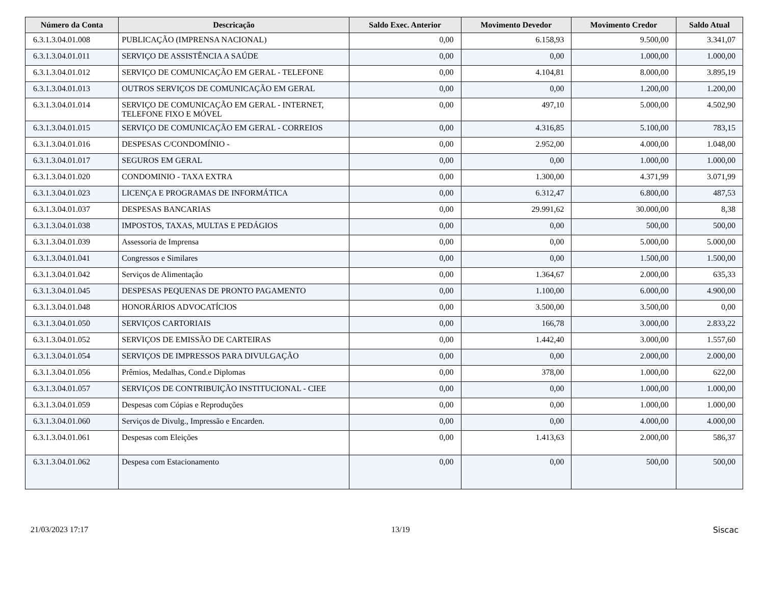| Número da Conta | Descricação | Saldo Exec. Anterior | Movimento Devedor | Movimento Credor | Saldo Atual |
| --- | --- | --- | --- | --- | --- |
| 6.3.1.3.04.01.008 | PUBLICAÇÃO (IMPRENSA NACIONAL) | 0,00 | 6.158,93 | 9.500,00 | 3.341,07 |
| 6.3.1.3.04.01.011 | SERVIÇO DE ASSISTÊNCIA A SAÚDE | 0,00 | 0,00 | 1.000,00 | 1.000,00 |
| 6.3.1.3.04.01.012 | SERVIÇO DE COMUNICAÇÃO EM GERAL - TELEFONE | 0,00 | 4.104,81 | 8.000,00 | 3.895,19 |
| 6.3.1.3.04.01.013 | OUTROS SERVIÇOS DE COMUNICAÇÃO EM GERAL | 0,00 | 0,00 | 1.200,00 | 1.200,00 |
| 6.3.1.3.04.01.014 | SERVIÇO DE COMUNICAÇÃO EM GERAL - INTERNET, TELEFONE FIXO E MÓVEL | 0,00 | 497,10 | 5.000,00 | 4.502,90 |
| 6.3.1.3.04.01.015 | SERVIÇO DE COMUNICAÇÃO EM GERAL - CORREIOS | 0,00 | 4.316,85 | 5.100,00 | 783,15 |
| 6.3.1.3.04.01.016 | DESPESAS C/CONDOMÍNIO - | 0,00 | 2.952,00 | 4.000,00 | 1.048,00 |
| 6.3.1.3.04.01.017 | SEGUROS EM GERAL | 0,00 | 0,00 | 1.000,00 | 1.000,00 |
| 6.3.1.3.04.01.020 | CONDOMINIO - TAXA EXTRA | 0,00 | 1.300,00 | 4.371,99 | 3.071,99 |
| 6.3.1.3.04.01.023 | LICENÇA E PROGRAMAS DE INFORMÁTICA | 0,00 | 6.312,47 | 6.800,00 | 487,53 |
| 6.3.1.3.04.01.037 | DESPESAS BANCARIAS | 0,00 | 29.991,62 | 30.000,00 | 8,38 |
| 6.3.1.3.04.01.038 | IMPOSTOS, TAXAS, MULTAS E PEDÁGIOS | 0,00 | 0,00 | 500,00 | 500,00 |
| 6.3.1.3.04.01.039 | Assessoria de Imprensa | 0,00 | 0,00 | 5.000,00 | 5.000,00 |
| 6.3.1.3.04.01.041 | Congressos e Similares | 0,00 | 0,00 | 1.500,00 | 1.500,00 |
| 6.3.1.3.04.01.042 | Serviços de Alimentação | 0,00 | 1.364,67 | 2.000,00 | 635,33 |
| 6.3.1.3.04.01.045 | DESPESAS PEQUENAS DE PRONTO PAGAMENTO | 0,00 | 1.100,00 | 6.000,00 | 4.900,00 |
| 6.3.1.3.04.01.048 | HONORÁRIOS ADVOCATÍCIOS | 0,00 | 3.500,00 | 3.500,00 | 0,00 |
| 6.3.1.3.04.01.050 | SERVIÇOS CARTORIAIS | 0,00 | 166,78 | 3.000,00 | 2.833,22 |
| 6.3.1.3.04.01.052 | SERVIÇOS DE EMISSÃO DE CARTEIRAS | 0,00 | 1.442,40 | 3.000,00 | 1.557,60 |
| 6.3.1.3.04.01.054 | SERVIÇOS DE IMPRESSOS PARA DIVULGAÇÃO | 0,00 | 0,00 | 2.000,00 | 2.000,00 |
| 6.3.1.3.04.01.056 | Prêmios, Medalhas, Cond.e Diplomas | 0,00 | 378,00 | 1.000,00 | 622,00 |
| 6.3.1.3.04.01.057 | SERVIÇOS DE CONTRIBUIÇÃO INSTITUCIONAL - CIEE | 0,00 | 0,00 | 1.000,00 | 1.000,00 |
| 6.3.1.3.04.01.059 | Despesas com Cópias e Reproduções | 0,00 | 0,00 | 1.000,00 | 1.000,00 |
| 6.3.1.3.04.01.060 | Serviços de Divulg., Impressão e Encarden. | 0,00 | 0,00 | 4.000,00 | 4.000,00 |
| 6.3.1.3.04.01.061 | Despesas com Eleições | 0,00 | 1.413,63 | 2.000,00 | 586,37 |
| 6.3.1.3.04.01.062 | Despesa com Estacionamento | 0,00 | 0,00 | 500,00 | 500,00 |
21/03/2023 17:17 13/19 Siscac